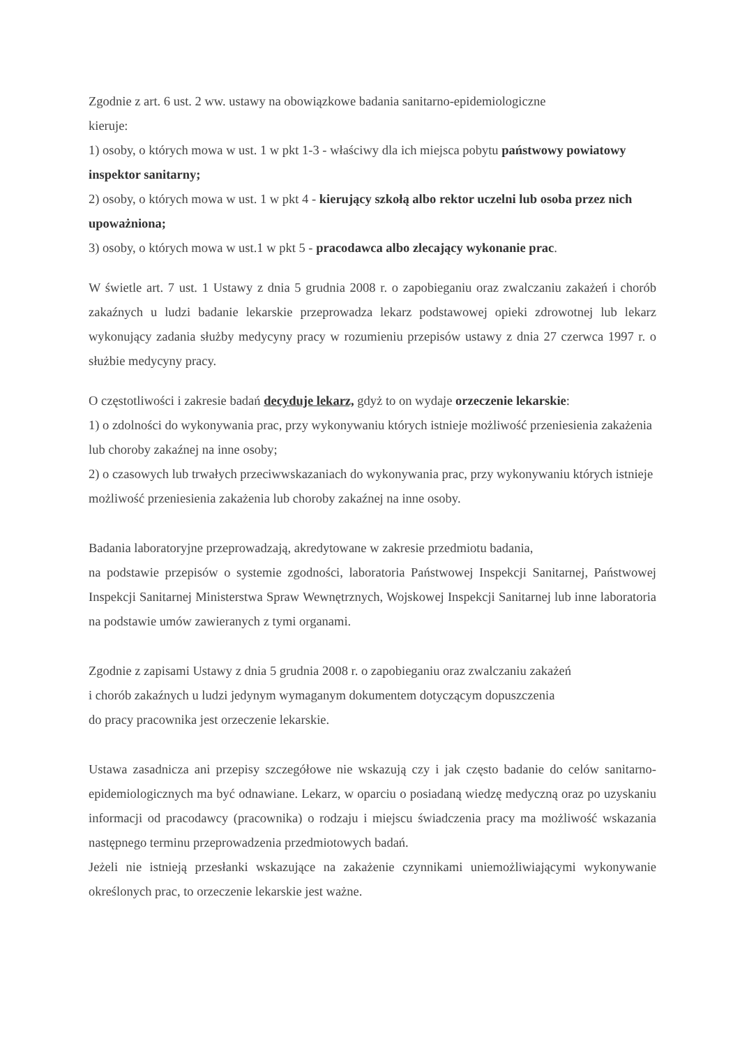Zgodnie z art. 6 ust. 2 ww. ustawy na obowiązkowe badania sanitarno-epidemiologiczne
kieruje:
1) osoby, o których mowa w ust. 1 w pkt 1-3 - właściwy dla ich miejsca pobytu państwowy powiatowy inspektor sanitarny;
2) osoby, o których mowa w ust. 1 w pkt 4 - kierujący szkołą albo rektor uczelni lub osoba przez nich upoważniona;
3) osoby, o których mowa w ust.1 w pkt 5 - pracodawca albo zlecający wykonanie prac.
W świetle art. 7 ust. 1 Ustawy z dnia 5 grudnia 2008 r. o zapobieganiu oraz zwalczaniu zakażeń i chorób zakaźnych u ludzi badanie lekarskie przeprowadza lekarz podstawowej opieki zdrowotnej lub lekarz wykonujący zadania służby medycyny pracy w rozumieniu przepisów ustawy z dnia 27 czerwca 1997 r. o służbie medycyny pracy.
O częstotliwości i zakresie badań decyduje lekarz, gdyż to on wydaje orzeczenie lekarskie:
1) o zdolności do wykonywania prac, przy wykonywaniu których istnieje możliwość przeniesienia zakażenia lub choroby zakaźnej na inne osoby;
2) o czasowych lub trwałych przeciwwskazaniach do wykonywania prac, przy wykonywaniu których istnieje możliwość przeniesienia zakażenia lub choroby zakaźnej na inne osoby.
Badania laboratoryjne przeprowadzają, akredytowane w zakresie przedmiotu badania,
na podstawie przepisów o systemie zgodności, laboratoria Państwowej Inspekcji Sanitarnej, Państwowej Inspekcji Sanitarnej Ministerstwa Spraw Wewnętrznych, Wojskowej Inspekcji Sanitarnej lub inne laboratoria na podstawie umów zawieranych z tymi organami.
Zgodnie z zapisami Ustawy z dnia 5 grudnia 2008 r. o zapobieganiu oraz zwalczaniu zakażeń
i chorób zakaźnych u ludzi jedynym wymaganym dokumentem dotyczącym dopuszczenia
do pracy pracownika jest orzeczenie lekarskie.
Ustawa zasadnicza ani przepisy szczegółowe nie wskazują czy i jak często badanie do celów sanitarno-epidemiologicznych ma być odnawiane. Lekarz, w oparciu o posiadaną wiedzę medyczną oraz po uzyskaniu informacji od pracodawcy (pracownika) o rodzaju i miejscu świadczenia pracy ma możliwość wskazania następnego terminu przeprowadzenia przedmiotowych badań.
Jeżeli nie istnieją przesłanki wskazujące na zakażenie czynnikami uniemożliwiającymi wykonywanie określonych prac, to orzeczenie lekarskie jest ważne.